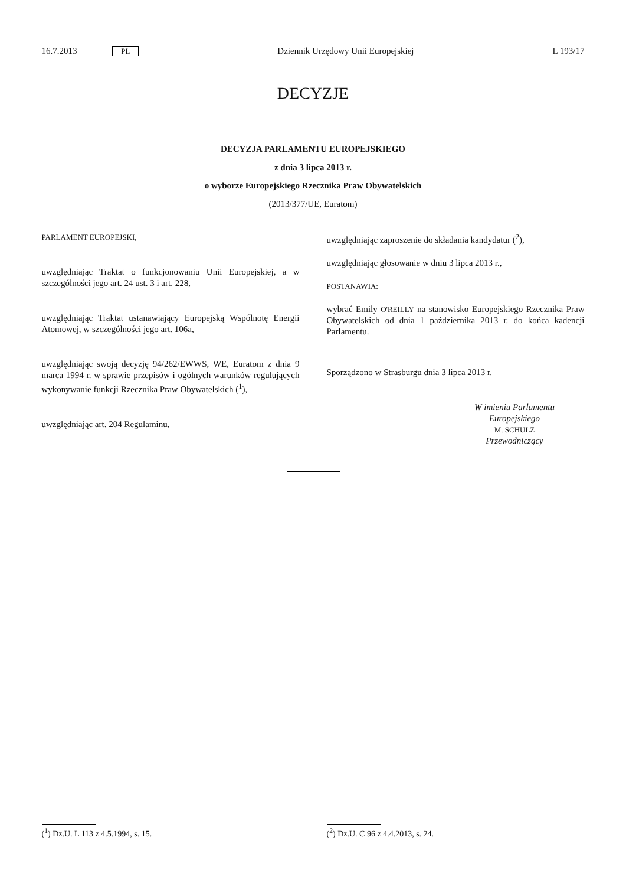16.7.2013 PL Dziennik Urzędowy Unii Europejskiej L 193/17
DECYZJE
DECYZJA PARLAMENTU EUROPEJSKIEGO
z dnia 3 lipca 2013 r.
o wyborze Europejskiego Rzecznika Praw Obywatelskich
(2013/377/UE, Euratom)
PARLAMENT EUROPEJSKI,
uwzględniając Traktat o funkcjonowaniu Unii Europejskiej, a w szczególności jego art. 24 ust. 3 i art. 228,
uwzględniając Traktat ustanawiający Europejską Wspólnotę Energii Atomowej, w szczególności jego art. 106a,
uwzględniając swoją decyzję 94/262/EWWS, WE, Euratom z dnia 9 marca 1994 r. w sprawie przepisów i ogólnych warunków regulujących wykonywanie funkcji Rzecznika Praw Obywatelskich (<sup>1</sup>),
uwzględniając art. 204 Regulaminu,
uwzględniając zaproszenie do składania kandydatur (<sup>2</sup>),
uwzględniając głosowanie w dniu 3 lipca 2013 r.,
POSTANAWIA:
wybrać Emily O'REILLY na stanowisko Europejskiego Rzecznika Praw Obywatelskich od dnia 1 października 2013 r. do końca kadencji Parlamentu.
Sporządzono w Strasburgu dnia 3 lipca 2013 r.
W imieniu Parlamentu
Europejskiego
M. SCHULZ
Przewodniczący
(<sup>1</sup>) Dz.U. L 113 z 4.5.1994, s. 15. (<sup>2</sup>) Dz.U. C 96 z 4.4.2013, s. 24.